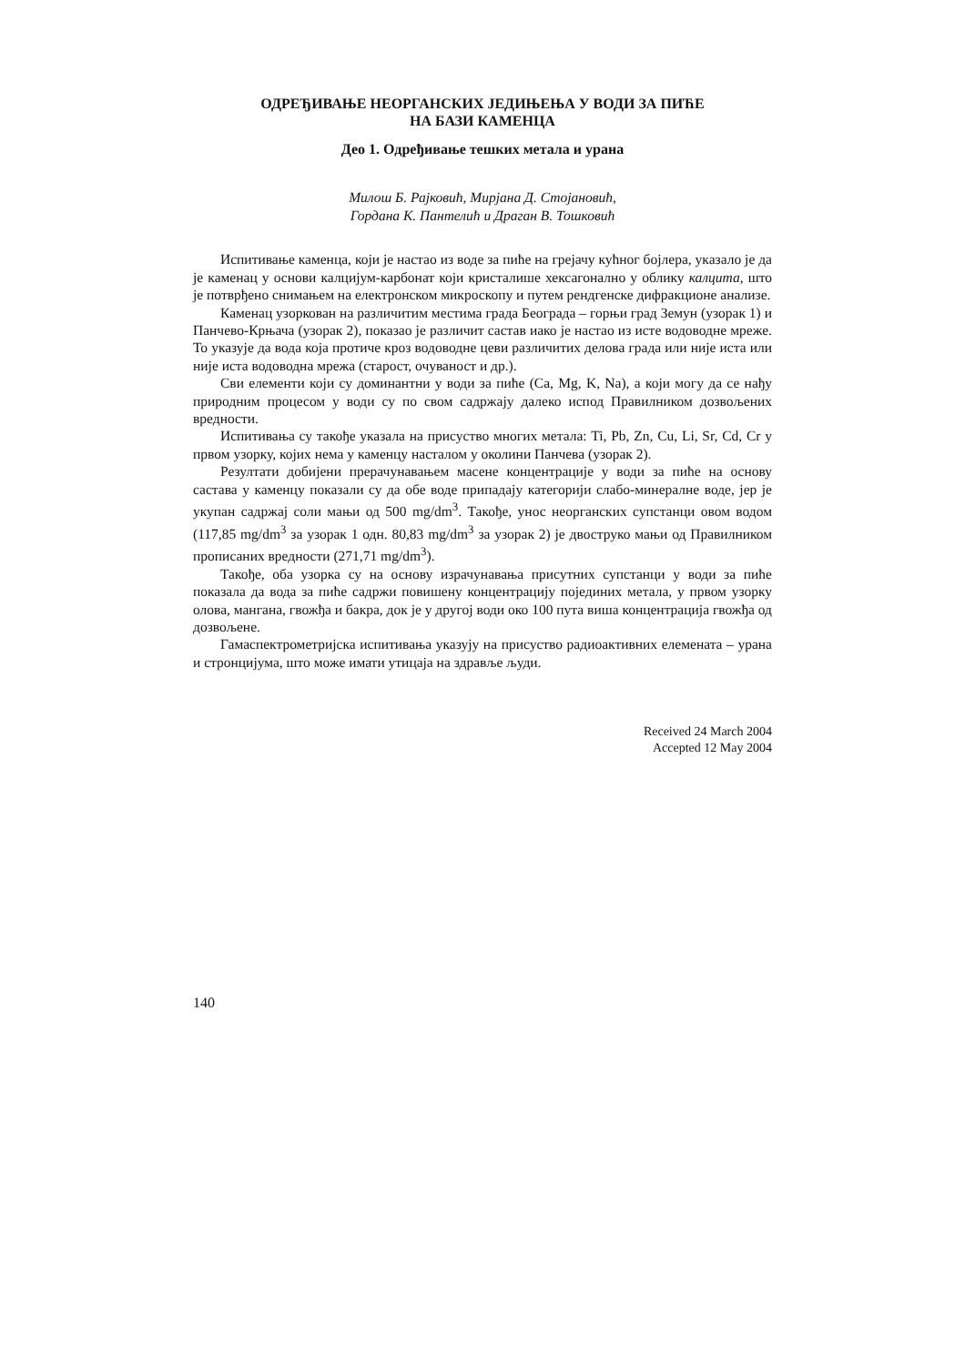ОДРЕЂИВАЊЕ НЕОРГАНСКИХ ЈЕДИЊЕЊА У ВОДИ ЗА ПИЋЕ
НА БАЗИ КАМЕНЦА
Део 1. Одређивање тешких метала и урана
Милош Б. Рајковић, Мирјана Д. Стојановић,
Гордана К. Пантелић и Драган В. Тошковић
Испитивање каменца, који је настао из воде за пиће на грејачу кућног бојлера, указало је да је каменац у основи калцијум-карбонат који кристалише хексагонално у облику калцита, што је потврђено снимањем на електронском микроскопу и путем рендгенске дифракционе анализе.
Каменац узоркован на различитим местима града Београда – горњи град Земун (узорак 1) и Панчево-Крњача (узорак 2), показао је различит састав иако је настао из исте водоводне мреже. То указује да вода која протиче кроз водоводне цеви различитих делова града или није иста или није иста водоводна мрежа (старост, очуваност и др.).
Сви елементи који су доминантни у води за пиће (Ca, Mg, K, Na), а који могу да се нађу природним процесом у води су по свом садржају далеко испод Правилником дозвољених вредности.
Испитивања су такође указала на присуство многих метала: Ti, Pb, Zn, Cu, Li, Sr, Cd, Cr у првом узорку, којих нема у каменцу насталом у околини Панчева (узорак 2).
Резултати добијени прерачунавањем масене концентрације у води за пиће на основу састава у каменцу показали су да обе воде припадају категорији слабо-минералне воде, јер је укупан садржај соли мањи од 500 mg/dm<sup>3</sup>. Такође, унос неорганских супстанци овом водом (117,85 mg/dm<sup>3</sup> за узорак 1 одн. 80,83 mg/dm<sup>3</sup> за узорак 2) је двоструко мањи од Правилником прописаних вредности (271,71 mg/dm<sup>3</sup>).
Такође, оба узорка су на основу израчунавања присутних супстанци у води за пиће показала да вода за пиће садржи повишену концентрацију појединих метала, у првом узорку олова, мангана, гвожђа и бакра, док је у другој води око 100 пута виша концентрација гвожђа од дозвољене.
Гамаспектрометријска испитивања указују на присуство радиоактивних елемената – урана и стронцијума, што може имати утицаја на здравље људи.
Received 24 March 2004
Accepted 12 May 2004
140